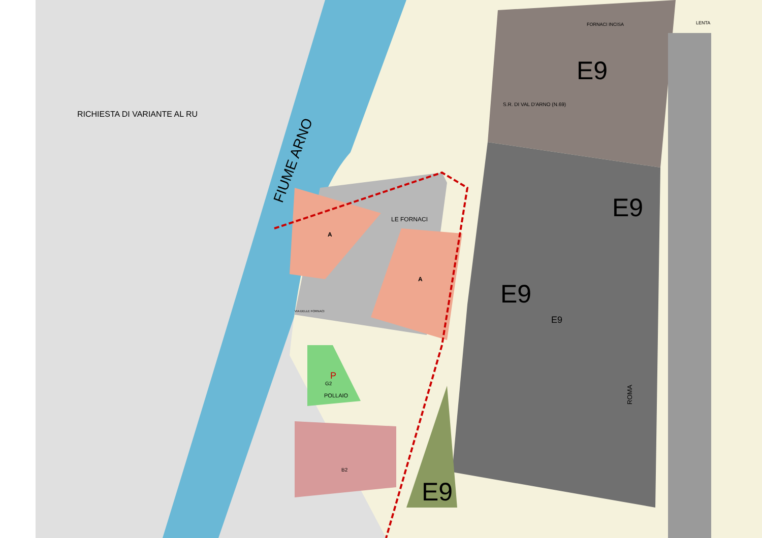RICHIESTA DI VARIANTE AL RU
FIUME ARNO
E9
E9
E9
E9
E9
LE FORNACI
A
A
P
G2
POLLAIO
B2
ROMA
FORNACI INCISA LENTA
VIA DELLE FORNACI
S.R. DI VAL D'ARNO (N.69)